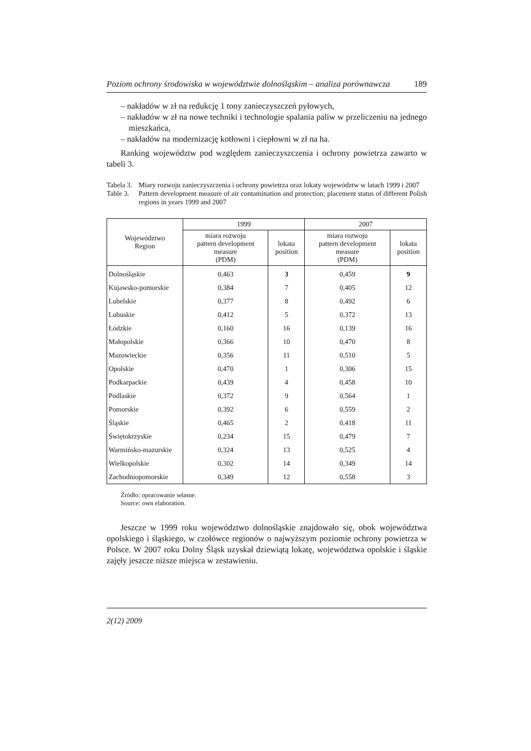Poziom ochrony środowiska w województwie dolnośląskim – analiza porównawcza 189
– nakładów w zł na redukcję 1 tony zanieczyszczeń pyłowych,
– nakładów w zł na nowe techniki i technologie spalania paliw w przeliczeniu na jednego mieszkańca,
– nakładów na modernizację kotłowni i ciepłowni w zł na ha.
Ranking województw pod względem zanieczyszczenia i ochrony powietrza zawarto w tabeli 3.
Tabela 3. Miary rozwoju zanieczyszczenia i ochrony powietrza oraz lokaty województw w latach 1999 i 2007
Table 3. Pattern development measure of air contamination and protection; placement status of different Polish regions in years 1999 and 2007
| Województwo Region | 1999 | | 2007 | |
| --- | --- | --- | --- | --- |
| | miara rozwoju pattern development measure (PDM) | lokata position | miara rozwoju pattern development measure (PDM) | lokata position |
| Dolnośląskie | 0,463 | 3 | 0,459 | 9 |
| Kujawsko-pomorskie | 0,384 | 7 | 0,405 | 12 |
| Lubelskie | 0,377 | 8 | 0,492 | 6 |
| Lubuskie | 0,412 | 5 | 0,372 | 13 |
| Łódzkie | 0,160 | 16 | 0,139 | 16 |
| Małopolskie | 0,366 | 10 | 0,470 | 8 |
| Mazowieckie | 0,356 | 11 | 0,510 | 5 |
| Opolskie | 0,470 | 1 | 0,306 | 15 |
| Podkarpackie | 0,439 | 4 | 0,458 | 10 |
| Podlaskie | 0,372 | 9 | 0,564 | 1 |
| Pomorskie | 0,392 | 6 | 0,559 | 2 |
| Śląskie | 0,465 | 2 | 0,418 | 11 |
| Świętokrzyskie | 0,234 | 15 | 0,479 | 7 |
| Warmińsko-mazurskie | 0,324 | 13 | 0,525 | 4 |
| Wielkopolskie | 0,302 | 14 | 0,349 | 14 |
| Zachodniopomorskie | 0,349 | 12 | 0,558 | 3 |
Źródło: opracowanie własne.
Source: own elaboration.
Jeszcze w 1999 roku województwo dolnośląskie znajdowało się, obok województwa opolskiego i śląskiego, w czołówce regionów o najwyższym poziomie ochrony powietrza w Polsce. W 2007 roku Dolny Śląsk uzyskał dziewiątą lokatę, województwa opolskie i śląskie zajęły jeszcze niższe miejsca w zestawieniu.
2(12) 2009